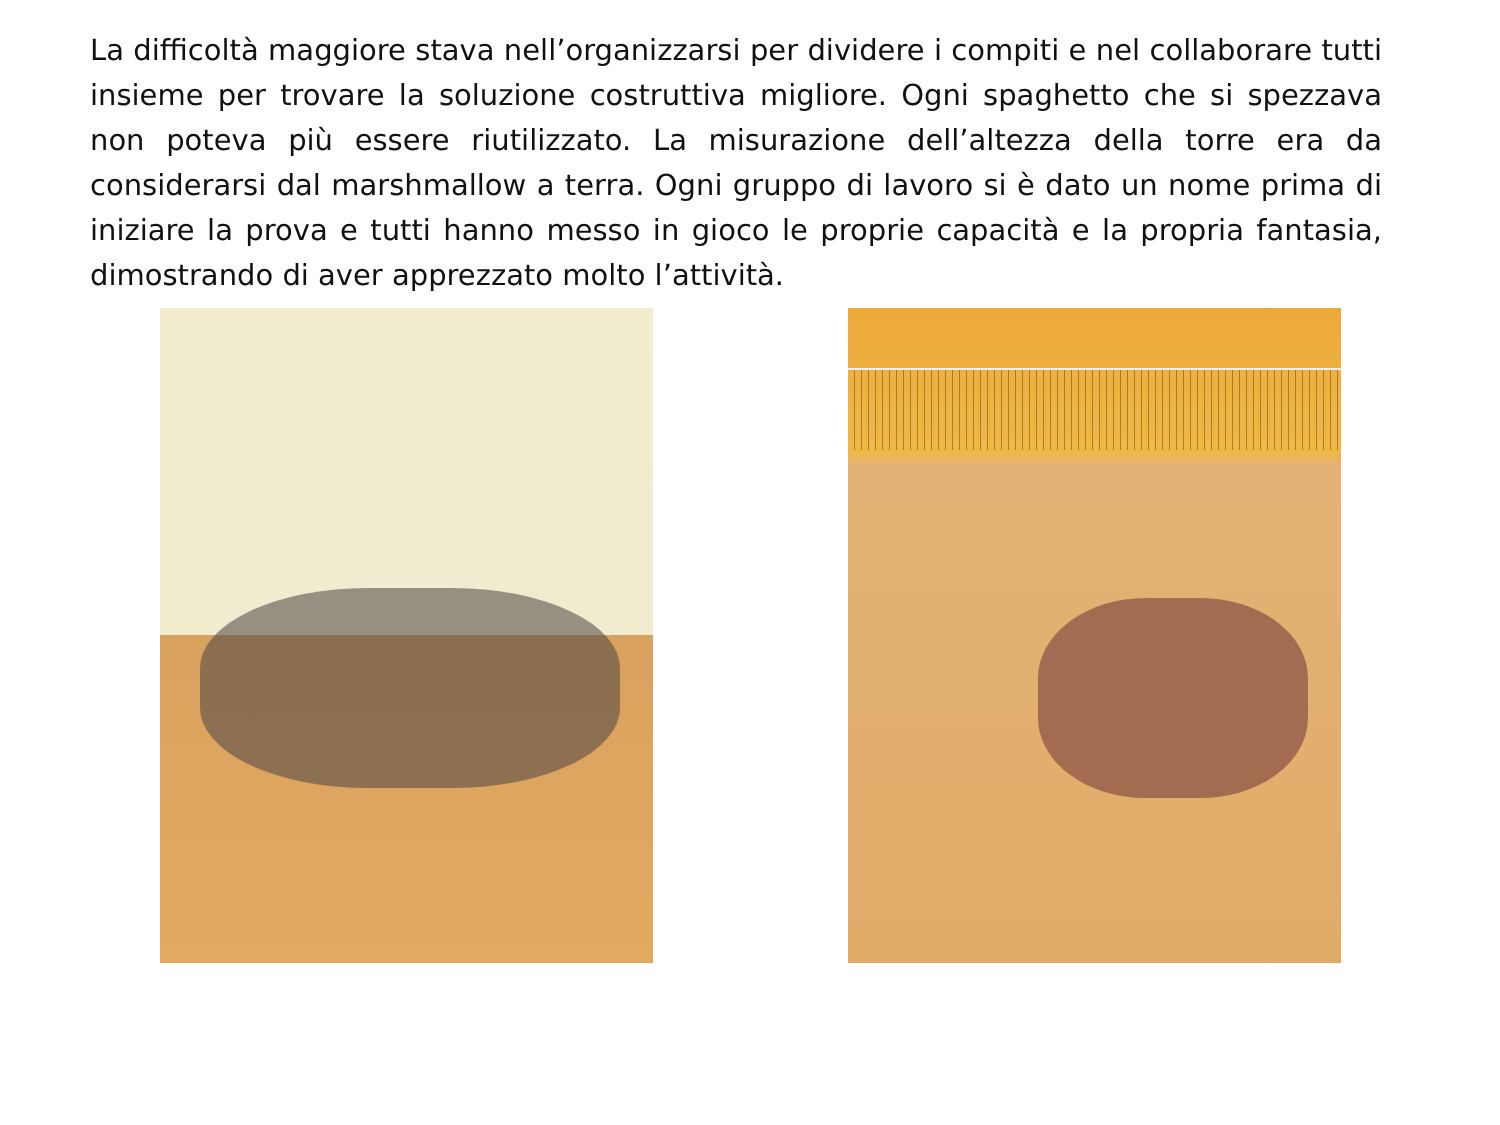La difficoltà maggiore stava nell’organizzarsi per dividere i compiti e nel collaborare tutti insieme per trovare la soluzione costruttiva migliore. Ogni spaghetto che si spezzava non poteva più essere riutilizzato. La misurazione dell’altezza della torre era da considerarsi dal marshmallow a terra. Ogni gruppo di lavoro si è dato un nome prima di iniziare la prova e tutti hanno messo in gioco le proprie capacità e la propria fantasia, dimostrando di aver apprezzato molto l’attività.